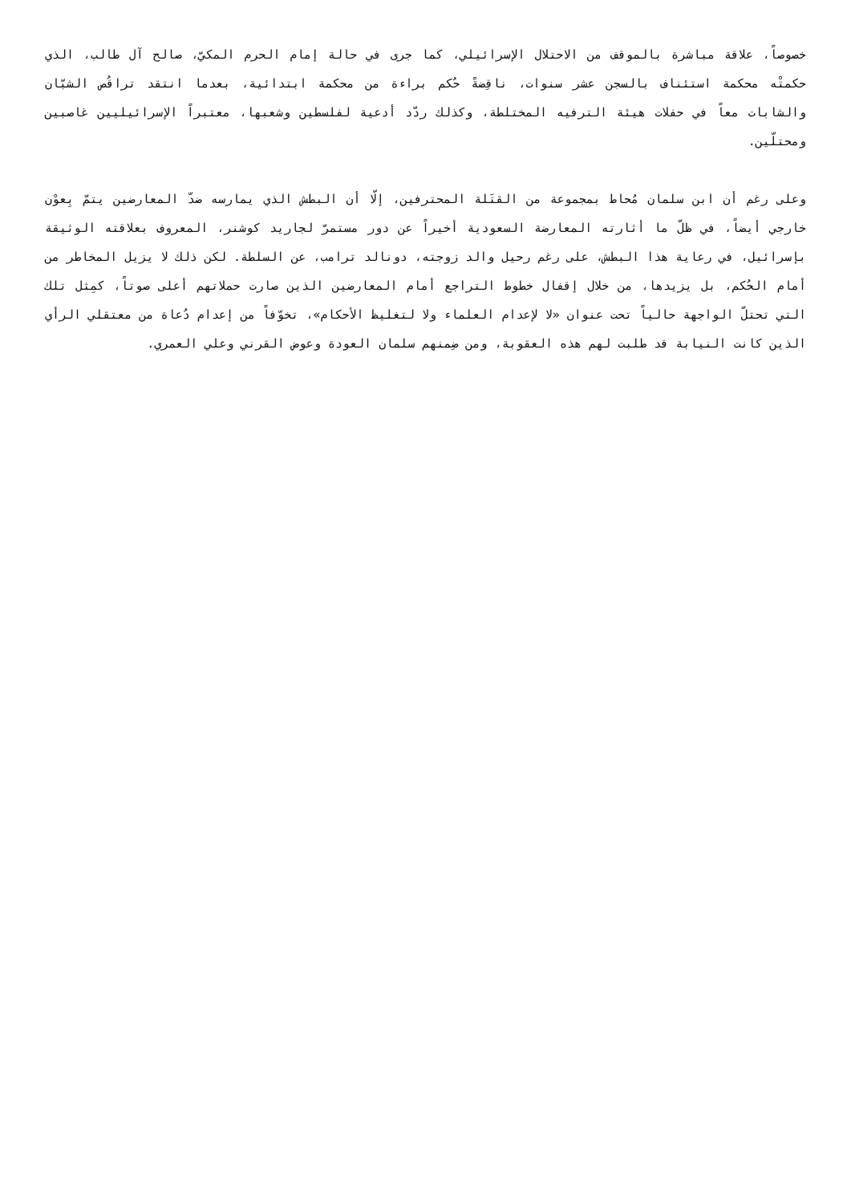خصوصاً، علاقة مباشرة بالموقف من الاحتلال الإسرائيلي، كما جرى في حالة إمام الحرم المكيّ، صالح آل طالب، الذي حكمتْه محكمة استئناف بالسجن عشر سنوات، ناقِضةً حُكم براءة من محكمة ابتدائية، بعدما انتقد تراقُص الشبّان والشابات معاً في حفلات هيئة الترفيه المختلطة، وكذلك ردّد أدعية لفلسطين وشعبها، معتبراً الإسرائيليين غاصبين ومحتلّين.
وعلى رغم أن ابن سلمان مُحاط بمجموعة من القتَلة المحترفين، إلّا أن البطش الذي يمارسه ضدّ المعارضين يتمّ بِعوْن خارجي أيضاً، في ظلّ ما أثارته المعارضة السعودية أخيراً عن دور مستمرّ لجاريد كوشنر، المعروف بعلاقته الوثيقة بإسرائيل، في رعاية هذا البطش، على رغم رحيل والد زوجته، دونالد ترامب، عن السلطة. لكن ذلك لا يزيل المخاطر من أمام الحُكم، بل يزيدها، من خلال إقفال خطوط التراجع أمام المعارضين الذين صارت حملاتهم أعلى صوتاً، كمِثل تلك التي تحتلّ الواجهة حالياً تحت عنوان «لا لإعدام العلماء ولا لتغليظ الأحكام»، تخوّفاً من إعدام دُعاة من معتقلي الرأي الذين كانت النيابة قد طلبت لهم هذه العقوبة، ومن ضِمنهم سلمان العودة وعوض القرني وعلي العمري.